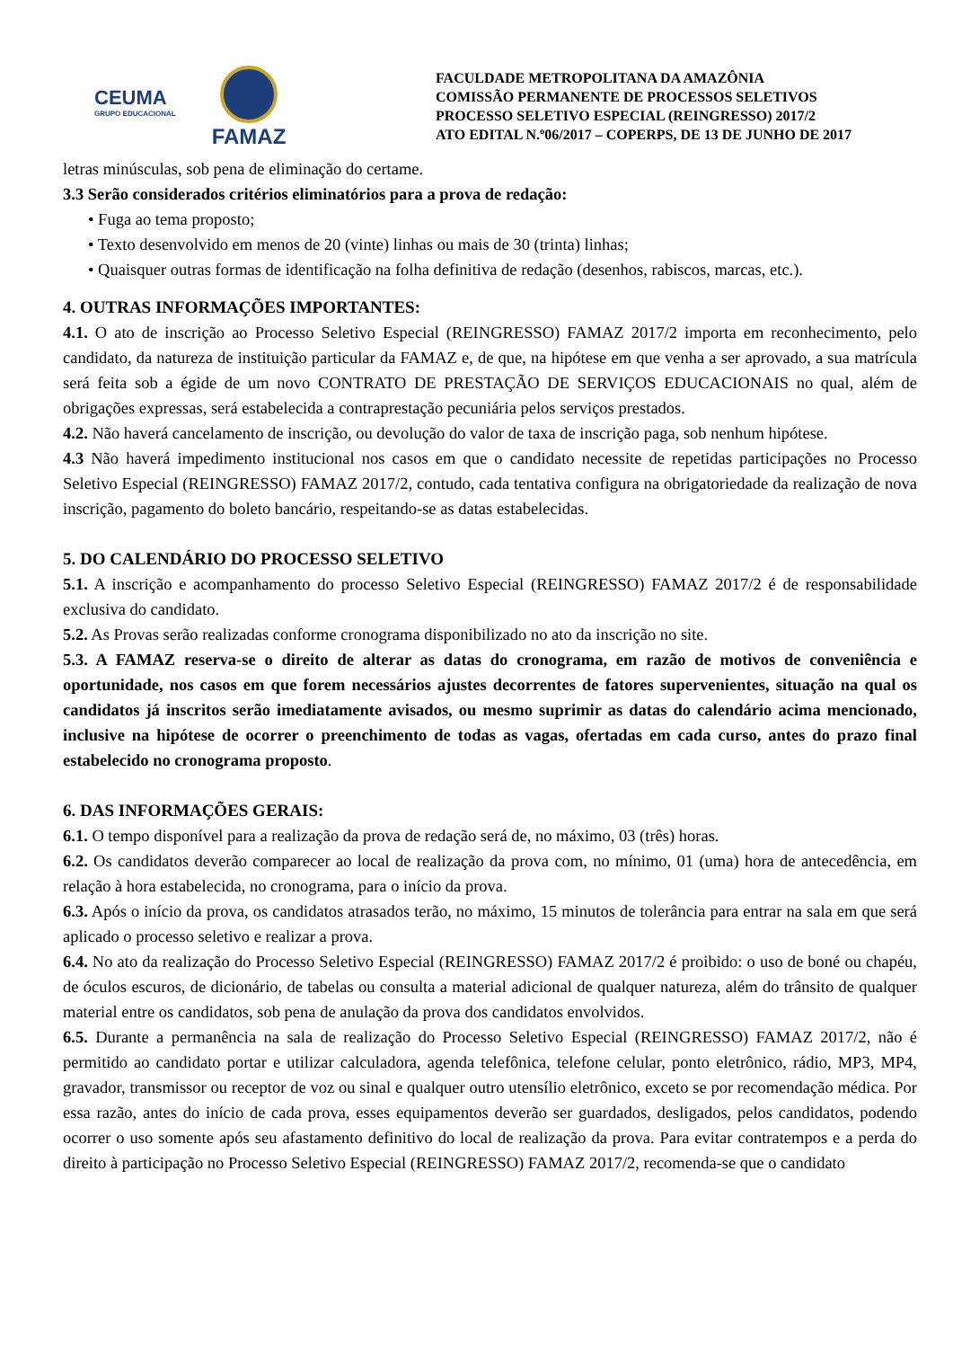CEUMA
GRUPO EDUCACIONAL
FAMAZ
FACULDADE METROPOLITANA DA AMAZÔNIA
COMISSÃO PERMANENTE DE PROCESSOS SELETIVOS
PROCESSO SELETIVO ESPECIAL (REINGRESSO) 2017/2
ATO EDITAL N.º06/2017 – COPERPS, DE 13 DE JUNHO DE 2017
letras minúsculas, sob pena de eliminação do certame.
3.3 Serão considerados critérios eliminatórios para a prova de redação:
• Fuga ao tema proposto;
• Texto desenvolvido em menos de 20 (vinte) linhas ou mais de 30 (trinta) linhas;
• Quaisquer outras formas de identificação na folha definitiva de redação (desenhos, rabiscos, marcas, etc.).
4. OUTRAS INFORMAÇÕES IMPORTANTES:
4.1. O ato de inscrição ao Processo Seletivo Especial (REINGRESSO) FAMAZ 2017/2 importa em reconhecimento, pelo candidato, da natureza de instituição particular da FAMAZ e, de que, na hipótese em que venha a ser aprovado, a sua matrícula será feita sob a égide de um novo CONTRATO DE PRESTAÇÃO DE SERVIÇOS EDUCACIONAIS no qual, além de obrigações expressas, será estabelecida a contraprestação pecuniária pelos serviços prestados.
4.2. Não haverá cancelamento de inscrição, ou devolução do valor de taxa de inscrição paga, sob nenhum hipótese.
4.3 Não haverá impedimento institucional nos casos em que o candidato necessite de repetidas participações no Processo Seletivo Especial (REINGRESSO) FAMAZ 2017/2, contudo, cada tentativa configura na obrigatoriedade da realização de nova inscrição, pagamento do boleto bancário, respeitando-se as datas estabelecidas.
5. DO CALENDÁRIO DO PROCESSO SELETIVO
5.1. A inscrição e acompanhamento do processo Seletivo Especial (REINGRESSO) FAMAZ 2017/2 é de responsabilidade exclusiva do candidato.
5.2. As Provas serão realizadas conforme cronograma disponibilizado no ato da inscrição no site.
5.3. A FAMAZ reserva-se o direito de alterar as datas do cronograma, em razão de motivos de conveniência e oportunidade, nos casos em que forem necessários ajustes decorrentes de fatores supervenientes, situação na qual os candidatos já inscritos serão imediatamente avisados, ou mesmo suprimir as datas do calendário acima mencionado, inclusive na hipótese de ocorrer o preenchimento de todas as vagas, ofertadas em cada curso, antes do prazo final estabelecido no cronograma proposto.
6. DAS INFORMAÇÕES GERAIS:
6.1. O tempo disponível para a realização da prova de redação será de, no máximo, 03 (três) horas.
6.2. Os candidatos deverão comparecer ao local de realização da prova com, no mínimo, 01 (uma) hora de antecedência, em relação à hora estabelecida, no cronograma, para o início da prova.
6.3. Após o início da prova, os candidatos atrasados terão, no máximo, 15 minutos de tolerância para entrar na sala em que será aplicado o processo seletivo e realizar a prova.
6.4. No ato da realização do Processo Seletivo Especial (REINGRESSO) FAMAZ 2017/2 é proibido: o uso de boné ou chapéu, de óculos escuros, de dicionário, de tabelas ou consulta a material adicional de qualquer natureza, além do trânsito de qualquer material entre os candidatos, sob pena de anulação da prova dos candidatos envolvidos.
6.5. Durante a permanência na sala de realização do Processo Seletivo Especial (REINGRESSO) FAMAZ 2017/2, não é permitido ao candidato portar e utilizar calculadora, agenda telefônica, telefone celular, ponto eletrônico, rádio, MP3, MP4, gravador, transmissor ou receptor de voz ou sinal e qualquer outro utensílio eletrônico, exceto se por recomendação médica. Por essa razão, antes do início de cada prova, esses equipamentos deverão ser guardados, desligados, pelos candidatos, podendo ocorrer o uso somente após seu afastamento definitivo do local de realização da prova. Para evitar contratempos e a perda do direito à participação no Processo Seletivo Especial (REINGRESSO) FAMAZ 2017/2, recomenda-se que o candidato